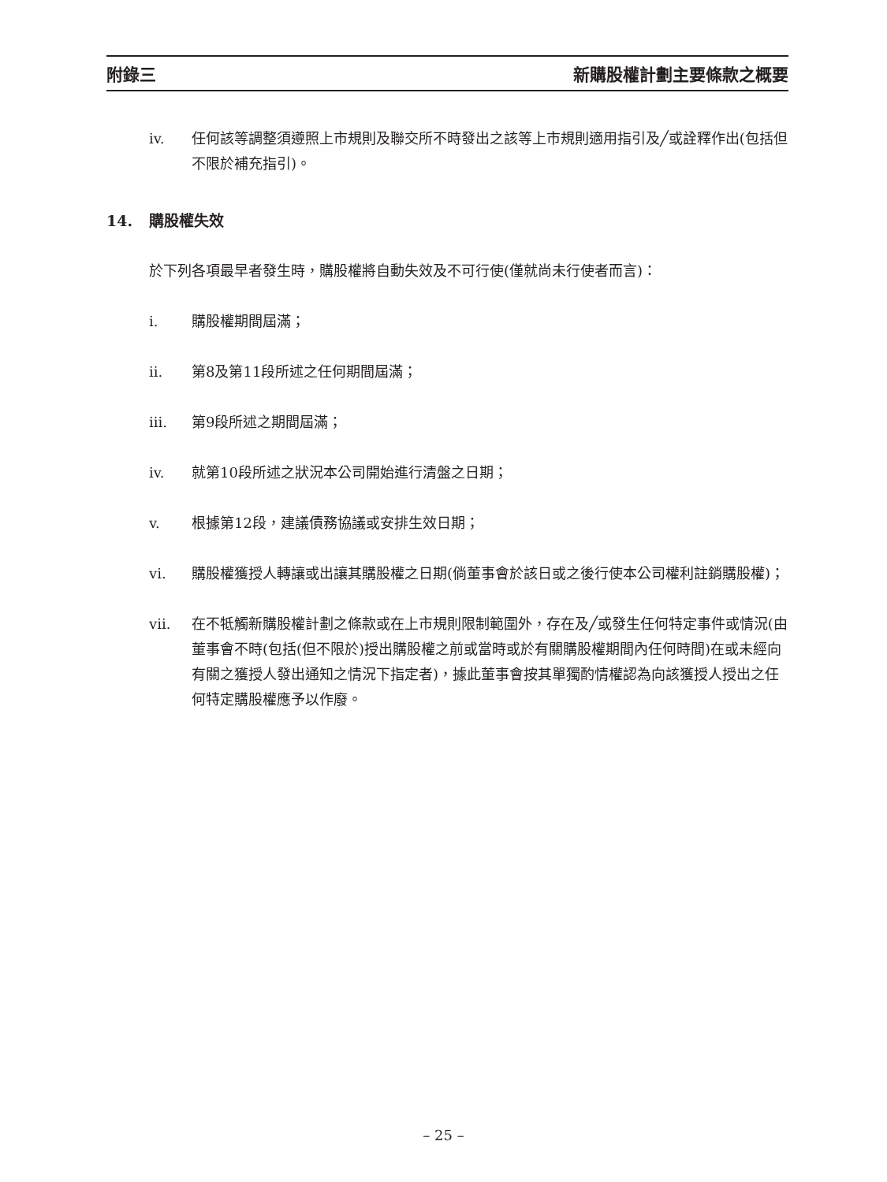附錄三 新購股權計劃主要條款之概要
iv. 任何該等調整須遵照上市規則及聯交所不時發出之該等上市規則適用指引及╱或詮釋作出(包括但不限於補充指引)。
14. 購股權失效
於下列各項最早者發生時，購股權將自動失效及不可行使(僅就尚未行使者而言)：
i. 購股權期間屆滿；
ii. 第8及第11段所述之任何期間屆滿；
iii. 第9段所述之期間屆滿；
iv. 就第10段所述之狀況本公司開始進行清盤之日期；
v. 根據第12段，建議債務協議或安排生效日期；
vi. 購股權獲授人轉讓或出讓其購股權之日期(倘董事會於該日或之後行使本公司權利註銷購股權)；
vii. 在不牴觸新購股權計劃之條款或在上市規則限制範圍外，存在及╱或發生任何特定事件或情況(由董事會不時(包括(但不限於)授出購股權之前或當時或於有關購股權期間內任何時間)在或未經向有關之獲授人發出通知之情況下指定者)，據此董事會按其單獨酌情權認為向該獲授人授出之任何特定購股權應予以作廢。
– 25 –